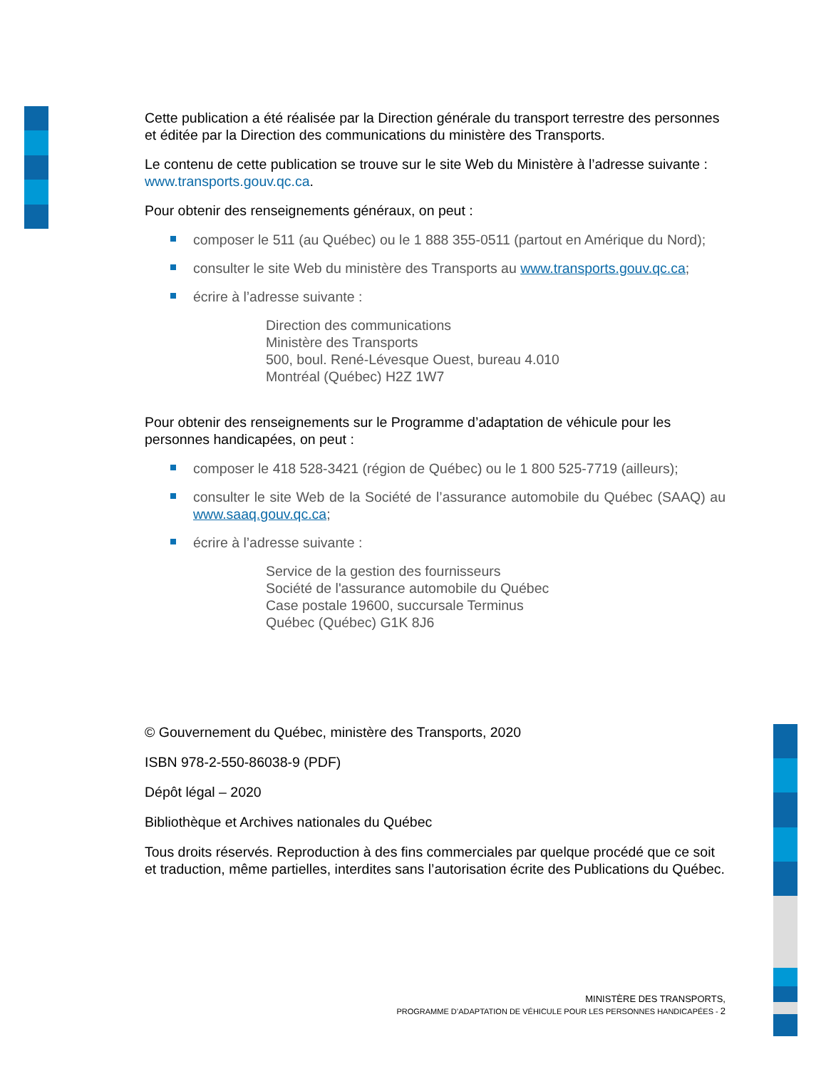Cette publication a été réalisée par la Direction générale du transport terrestre des personnes et éditée par la Direction des communications du ministère des Transports.
Le contenu de cette publication se trouve sur le site Web du Ministère à l’adresse suivante : www.transports.gouv.qc.ca.
Pour obtenir des renseignements généraux, on peut :
composer le 511 (au Québec) ou le 1 888 355-0511 (partout en Amérique du Nord);
consulter le site Web du ministère des Transports au www.transports.gouv.qc.ca;
écrire à l’adresse suivante :
Direction des communications
Ministère des Transports
500, boul. René-Lévesque Ouest, bureau 4.010
Montréal (Québec) H2Z 1W7
Pour obtenir des renseignements sur le Programme d’adaptation de véhicule pour les personnes handicapées, on peut :
composer le 418 528-3421 (région de Québec) ou le 1 800 525-7719 (ailleurs);
consulter le site Web de la Société de l’assurance automobile du Québec (SAAQ) au www.saaq.gouv.qc.ca;
écrire à l’adresse suivante :
Service de la gestion des fournisseurs
Société de l'assurance automobile du Québec
Case postale 19600, succursale Terminus
Québec (Québec) G1K 8J6
© Gouvernement du Québec, ministère des Transports, 2020
ISBN 978-2-550-86038-9 (PDF)
Dépôt légal – 2020
Bibliothèque et Archives nationales du Québec
Tous droits réservés. Reproduction à des fins commerciales par quelque procédé que ce soit et traduction, même partielles, interdites sans l’autorisation écrite des Publications du Québec.
MINISTÈRE DES TRANSPORTS,
PROGRAMME D’ADAPTATION DE VÉHICULE POUR LES PERSONNES HANDICAPÉES - 2